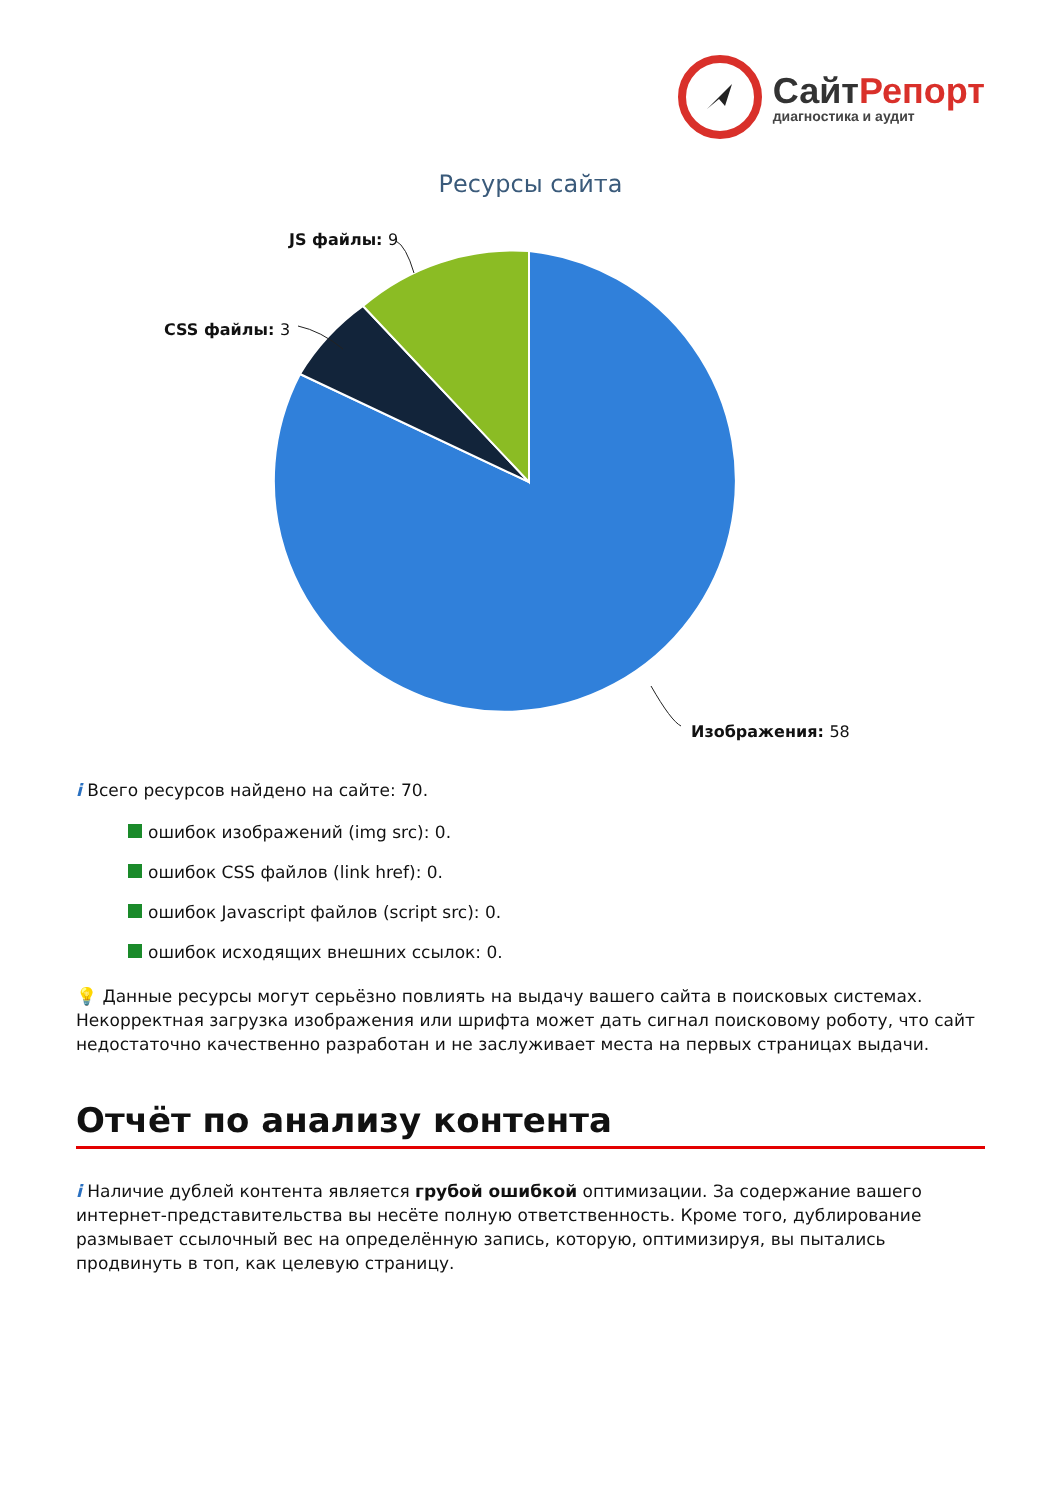СайтРепорт
диагностика и аудит
Ресурсы сайта
JS файлы: 9
CSS файлы: 3
Изображения: 58
i Всего ресурсов найдено на сайте: 70.
ошибок изображений (img src): 0.
ошибок CSS файлов (link href): 0.
ошибок Javascript файлов (script src): 0.
ошибок исходящих внешних ссылок: 0.
💡 Данные ресурсы могут серьёзно повлиять на выдачу вашего сайта в поисковых системах. Некорректная загрузка изображения или шрифта может дать сигнал поисковому роботу, что сайт недостаточно качественно разработан и не заслуживает места на первых страницах выдачи.
Отчёт по анализу контента
i Наличие дублей контента является грубой ошибкой оптимизации. За содержание вашего интернет-представительства вы несёте полную ответственность. Кроме того, дублирование размывает ссылочный вес на определённую запись, которую, оптимизируя, вы пытались продвинуть в топ, как целевую страницу.